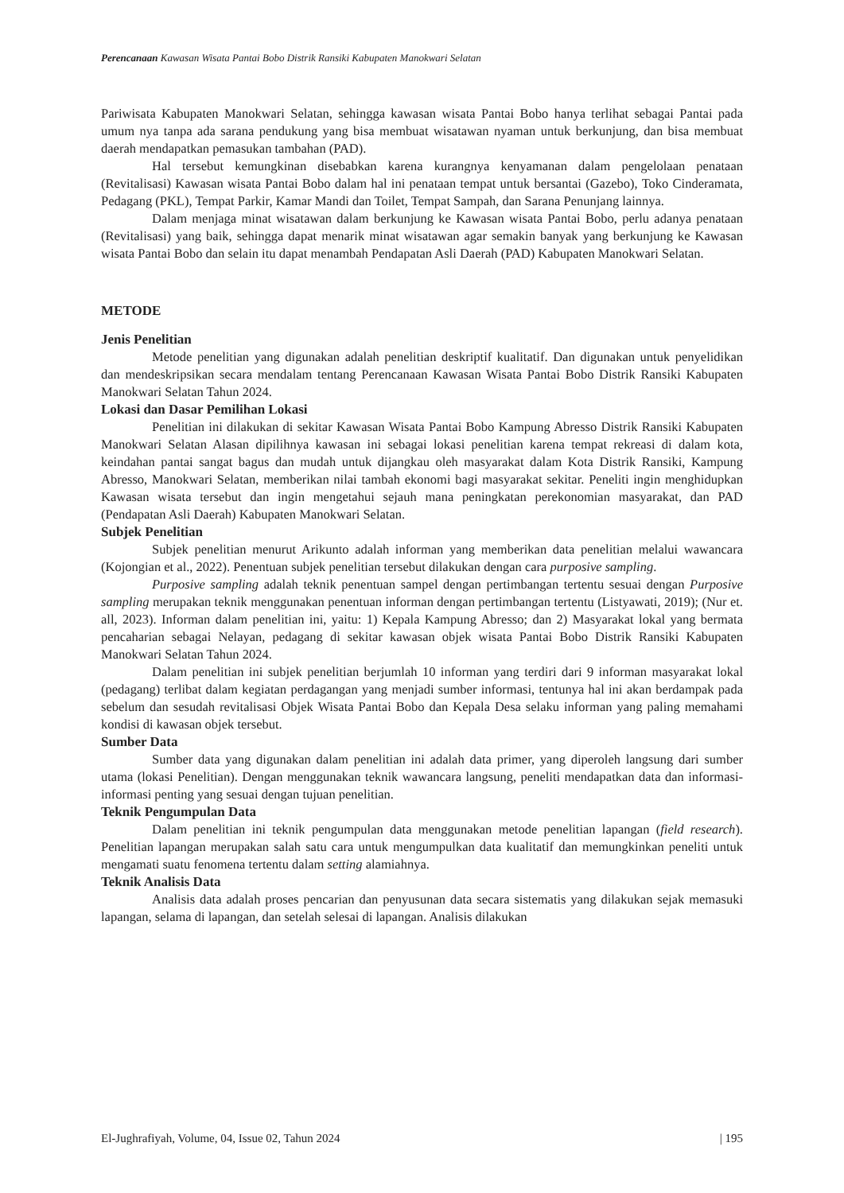Perencanaan Kawasan Wisata Pantai Bobo Distrik Ransiki Kabupaten Manokwari Selatan
Pariwisata Kabupaten Manokwari Selatan, sehingga kawasan wisata Pantai Bobo hanya terlihat sebagai Pantai pada umum nya tanpa ada sarana pendukung yang bisa membuat wisatawan nyaman untuk berkunjung, dan bisa membuat daerah mendapatkan pemasukan tambahan (PAD).
Hal tersebut kemungkinan disebabkan karena kurangnya kenyamanan dalam pengelolaan penataan (Revitalisasi) Kawasan wisata Pantai Bobo dalam hal ini penataan tempat untuk bersantai (Gazebo), Toko Cinderamata, Pedagang (PKL), Tempat Parkir, Kamar Mandi dan Toilet, Tempat Sampah, dan Sarana Penunjang lainnya.
Dalam menjaga minat wisatawan dalam berkunjung ke Kawasan wisata Pantai Bobo, perlu adanya penataan (Revitalisasi) yang baik, sehingga dapat menarik minat wisatawan agar semakin banyak yang berkunjung ke Kawasan wisata Pantai Bobo dan selain itu dapat menambah Pendapatan Asli Daerah (PAD) Kabupaten Manokwari Selatan.
METODE
Jenis Penelitian
Metode penelitian yang digunakan adalah penelitian deskriptif kualitatif. Dan digunakan untuk penyelidikan dan mendeskripsikan secara mendalam tentang Perencanaan Kawasan Wisata Pantai Bobo Distrik Ransiki Kabupaten Manokwari Selatan Tahun 2024.
Lokasi dan Dasar Pemilihan Lokasi
Penelitian ini dilakukan di sekitar Kawasan Wisata Pantai Bobo Kampung Abresso Distrik Ransiki Kabupaten Manokwari Selatan Alasan dipilihnya kawasan ini sebagai lokasi penelitian karena tempat rekreasi di dalam kota, keindahan pantai sangat bagus dan mudah untuk dijangkau oleh masyarakat dalam Kota Distrik Ransiki, Kampung Abresso, Manokwari Selatan, memberikan nilai tambah ekonomi bagi masyarakat sekitar. Peneliti ingin menghidupkan Kawasan wisata tersebut dan ingin mengetahui sejauh mana peningkatan perekonomian masyarakat, dan PAD (Pendapatan Asli Daerah) Kabupaten Manokwari Selatan.
Subjek Penelitian
Subjek penelitian menurut Arikunto adalah informan yang memberikan data penelitian melalui wawancara (Kojongian et al., 2022). Penentuan subjek penelitian tersebut dilakukan dengan cara purposive sampling.
Purposive sampling adalah teknik penentuan sampel dengan pertimbangan tertentu sesuai dengan Purposive sampling merupakan teknik menggunakan penentuan informan dengan pertimbangan tertentu (Listyawati, 2019); (Nur et. all, 2023). Informan dalam penelitian ini, yaitu: 1) Kepala Kampung Abresso; dan 2) Masyarakat lokal yang bermata pencaharian sebagai Nelayan, pedagang di sekitar kawasan objek wisata Pantai Bobo Distrik Ransiki Kabupaten Manokwari Selatan Tahun 2024.
Dalam penelitian ini subjek penelitian berjumlah 10 informan yang terdiri dari 9 informan masyarakat lokal (pedagang) terlibat dalam kegiatan perdagangan yang menjadi sumber informasi, tentunya hal ini akan berdampak pada sebelum dan sesudah revitalisasi Objek Wisata Pantai Bobo dan Kepala Desa selaku informan yang paling memahami kondisi di kawasan objek tersebut.
Sumber Data
Sumber data yang digunakan dalam penelitian ini adalah data primer, yang diperoleh langsung dari sumber utama (lokasi Penelitian). Dengan menggunakan teknik wawancara langsung, peneliti mendapatkan data dan informasi-informasi penting yang sesuai dengan tujuan penelitian.
Teknik Pengumpulan Data
Dalam penelitian ini teknik pengumpulan data menggunakan metode penelitian lapangan (field research). Penelitian lapangan merupakan salah satu cara untuk mengumpulkan data kualitatif dan memungkinkan peneliti untuk mengamati suatu fenomena tertentu dalam setting alamiahnya.
Teknik Analisis Data
Analisis data adalah proses pencarian dan penyusunan data secara sistematis yang dilakukan sejak memasuki lapangan, selama di lapangan, dan setelah selesai di lapangan. Analisis dilakukan
El-Jughrafiyah, Volume, 04, Issue 02, Tahun 2024 | 195